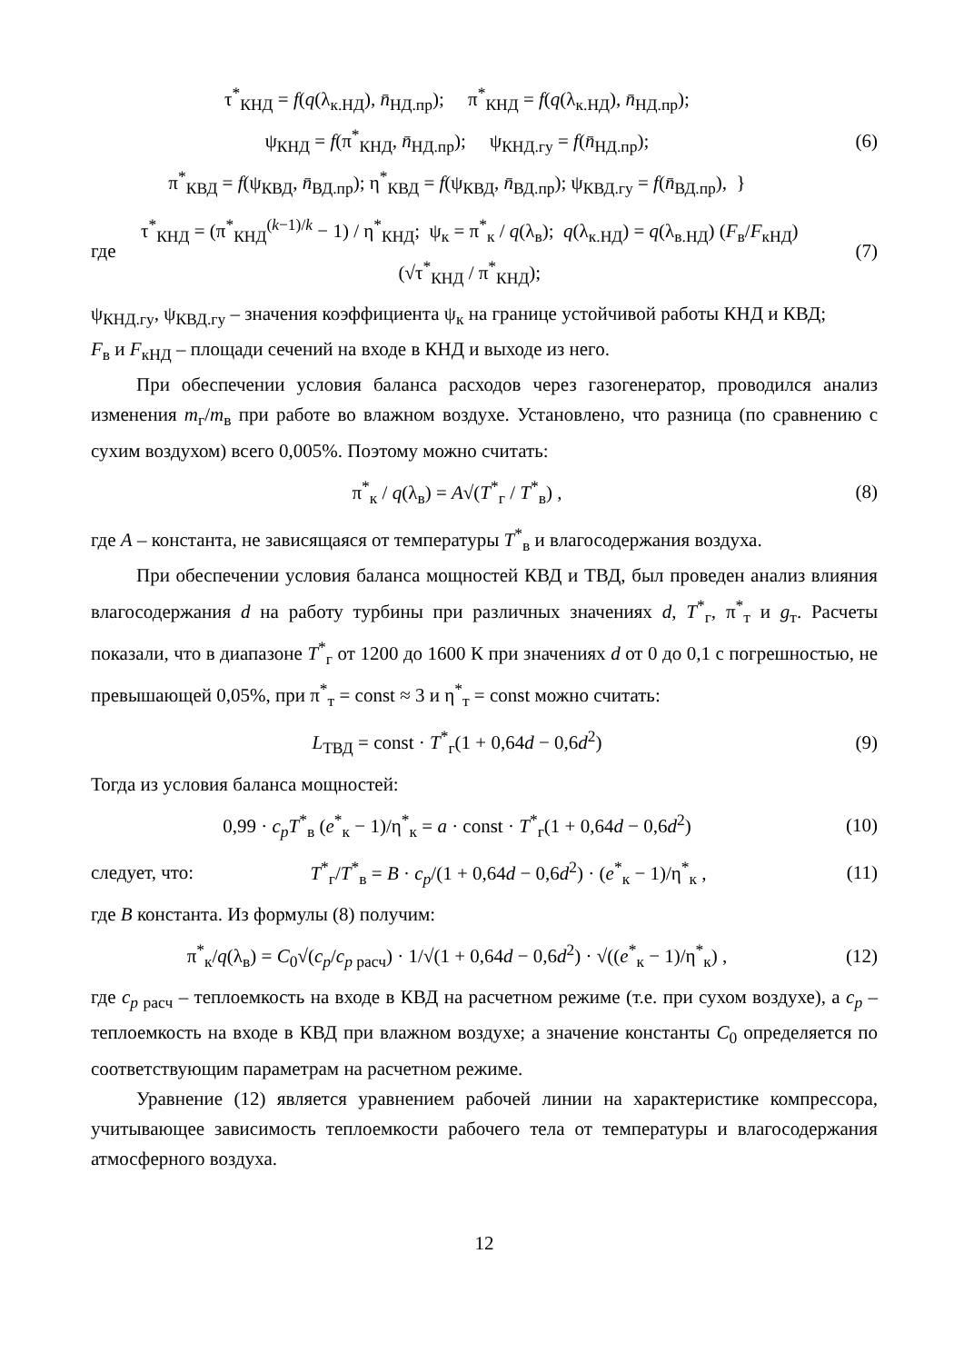τ<sup>*</sup><sub>КНД</sub> = f(q(λ<sub>к.НД</sub>), n̄<sub>НД.пр</sub>); π<sup>*</sup><sub>КНД</sub> = f(q(λ<sub>к.НД</sub>), n̄<sub>НД.пр</sub>);
ψ<sub>КНД</sub> = f(π<sup>*</sup><sub>КНД</sub>, n̄<sub>НД.пр</sub>); ψ<sub>КНД.гу</sub> = f(n̄<sub>НД.пр</sub>);
π<sup>*</sup><sub>КВД</sub> = f(ψ<sub>КВД</sub>, n̄<sub>ВД.пр</sub>); η<sup>*</sup><sub>КВД</sub> = f(ψ<sub>КВД</sub>, n̄<sub>ВД.пр</sub>); ψ<sub>КВД.гу</sub> = f(n̄<sub>ВД.пр</sub>), }
(6)
где
τ<sup>*</sup><sub>КНД</sub> = (π<sup>*</sup><sub>КНД</sub><sup>(k−1)/k</sup> − 1) / η<sup>*</sup><sub>КНД</sub>; ψ<sub>к</sub> = π<sup>*</sup><sub>к</sub> / q(λ<sub>в</sub>); q(λ<sub>к.НД</sub>) = q(λ<sub>в.НД</sub>) (F<sub>в</sub>/F<sub>кНД</sub>) (√τ<sup>*</sup><sub>КНД</sub> / π<sup>*</sup><sub>КНД</sub>);
(7)
ψ<sub>КНД.гу</sub>, ψ<sub>КВД.гу</sub> – значения коэффициента ψ<sub>к</sub> на границе устойчивой работы КНД и КВД;
F<sub>в</sub> и F<sub>кНД</sub> – площади сечений на входе в КНД и выходе из него.
При обеспечении условия баланса расходов через газогенератор, проводился анализ изменения m<sub>г</sub>/m<sub>в</sub> при работе во влажном воздухе. Установлено, что разница (по сравнению с сухим воздухом) всего 0,005%. Поэтому можно считать:
π<sup>*</sup><sub>к</sub> / q(λ<sub>в</sub>) = A√(T<sup>*</sup><sub>г</sub> / T<sup>*</sup><sub>в</sub>) , (8)
где A – константа, не зависящаяся от температуры T<sup>*</sup><sub>в</sub> и влагосодержания воздуха.
При обеспечении условия баланса мощностей КВД и ТВД, был проведен анализ влияния влагосодержания d на работу турбины при различных значениях d, T<sup>*</sup><sub>г</sub>, π<sup>*</sup><sub>т</sub> и g<sub>т</sub>. Расчеты показали, что в диапазоне T<sup>*</sup><sub>г</sub> от 1200 до 1600 К при значениях d от 0 до 0,1 с погрешностью, не превышающей 0,05%, при π<sup>*</sup><sub>т</sub> = const ≈ 3 и η<sup>*</sup><sub>т</sub> = const можно считать:
L<sub>ТВД</sub> = const · T<sup>*</sup><sub>г</sub>(1 + 0,64d − 0,6d<sup>2</sup>)
(9)
Тогда из условия баланса мощностей:
0,99 · c<sub>p</sub> T<sup>*</sup><sub>в</sub> (e<sup>*</sup><sub>к</sub> − 1)/η<sup>*</sup><sub>к</sub> = a · const · T<sup>*</sup><sub>г</sub>(1 + 0,64d − 0,6d<sup>2</sup>)
(10)
следует, что:
T<sup>*</sup><sub>г</sub>/T<sup>*</sup><sub>в</sub> = B · c<sub>p</sub>/(1 + 0,64d − 0,6d<sup>2</sup>) · (e<sup>*</sup><sub>к</sub> − 1)/η<sup>*</sup><sub>к</sub> ,
(11)
где B константа. Из формулы (8) получим:
π<sup>*</sup><sub>к</sub>/q(λ<sub>в</sub>) = C<sub>0</sub>√(c<sub>p</sub>/c<sub>p расч</sub>) · 1/√(1 + 0,64d − 0,6d<sup>2</sup>) · √((e<sup>*</sup><sub>к</sub> − 1)/η<sup>*</sup><sub>к</sub>) ,
(12)
где c<sub>p расч</sub> – теплоемкость на входе в КВД на расчетном режиме (т.е. при сухом воздухе), а c<sub>p</sub> – теплоемкость на входе в КВД при влажном воздухе; а значение константы C<sub>0</sub> определяется по соответствующим параметрам на расчетном режиме.
Уравнение (12) является уравнением рабочей линии на характеристике компрессора, учитывающее зависимость теплоемкости рабочего тела от температуры и влагосодержания атмосферного воздуха.
12